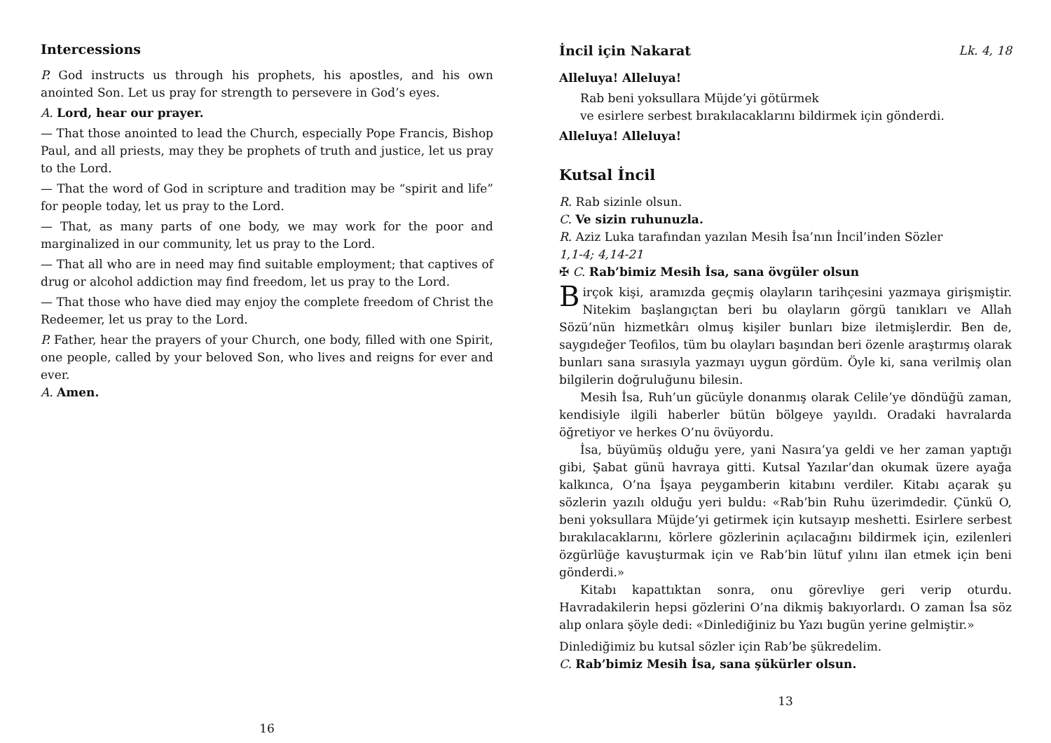Intercessions
P. God instructs us through his prophets, his apostles, and his own anointed Son. Let us pray for strength to persevere in God’s eyes.
A. Lord, hear our prayer.
— That those anointed to lead the Church, especially Pope Francis, Bishop Paul, and all priests, may they be prophets of truth and justice, let us pray to the Lord.
— That the word of God in scripture and tradition may be “spirit and life” for people today, let us pray to the Lord.
— That, as many parts of one body, we may work for the poor and marginalized in our community, let us pray to the Lord.
— That all who are in need may find suitable employment; that captives of drug or alcohol addiction may find freedom, let us pray to the Lord.
— That those who have died may enjoy the complete freedom of Christ the Redeemer, let us pray to the Lord.
P. Father, hear the prayers of your Church, one body, filled with one Spirit, one people, called by your beloved Son, who lives and reigns for ever and ever.
A. Amen.
16
İncil için Nakarat Lk. 4, 18
Alleluya! Alleluya!
Rab beni yoksullara Müjde’yi götürmek
ve esirlere serbest bırakılacaklarını bildirmek için gönderdi.
Alleluya! Alleluya!
Kutsal İncil
R. Rab sizinle olsun.
C. Ve sizin ruhunuzla.
R. Aziz Luka tarafından yazılan Mesih İsa’nın İncil’inden Sözler
1,1-4; 4,14-21
✠ C. Rab’bimiz Mesih İsa, sana övgüler olsun
Birçok kişi, aramızda geçmiş olayların tarihçesini yazmaya girişmiştir. Nitekim başlangıçtan beri bu olayların görgü tanıkları ve Allah Sözü’nün hizmetkârı olmuş kişiler bunları bize iletmişlerdir. Ben de, saygıdeğer Teofilos, tüm bu olayları başından beri özenle araştırmış olarak bunları sana sırasıyla yazmayı uygun gördüm. Öyle ki, sana verilmiş olan bilgilerin doğruluğunu bilesin.
Mesih İsa, Ruh’un gücüyle donanmış olarak Celile’ye döndüğü zaman, kendisiyle ilgili haberler bütün bölgeye yayıldı. Oradaki havralarda öğretiyor ve herkes O’nu övüyordu.
İsa, büyümüş olduğu yere, yani Nasıra’ya geldi ve her zaman yaptığı gibi, Şabat günü havraya gitti. Kutsal Yazılar’dan okumak üzere ayağa kalkınca, O’na İşaya peygamberin kitabını verdiler. Kitabı açarak şu sözlerin yazılı olduğu yeri buldu: «Rab’bin Ruhu üzerimdedir. Çünkü O, beni yoksullara Müjde’yi getirmek için kutsayıp meshetti. Esirlere serbest bırakılacaklarını, körlere gözlerinin açılacağını bildirmek için, ezilenleri özgürlüğe kavuşturmak için ve Rab’bin lütuf yılını ilan etmek için beni gönderdi.»
Kitabı kapattıktan sonra, onu görevliye geri verip oturdu. Havradakilerin hepsi gözlerini O’na dikmiş bakıyorlardı. O zaman İsa söz alıp onlara şöyle dedi: «Dinlediğiniz bu Yazı bugün yerine gelmiştir.»
Dinlediğimiz bu kutsal sözler için Rab’be şükredelim.
C. Rab’bimiz Mesih İsa, sana şükürler olsun.
13